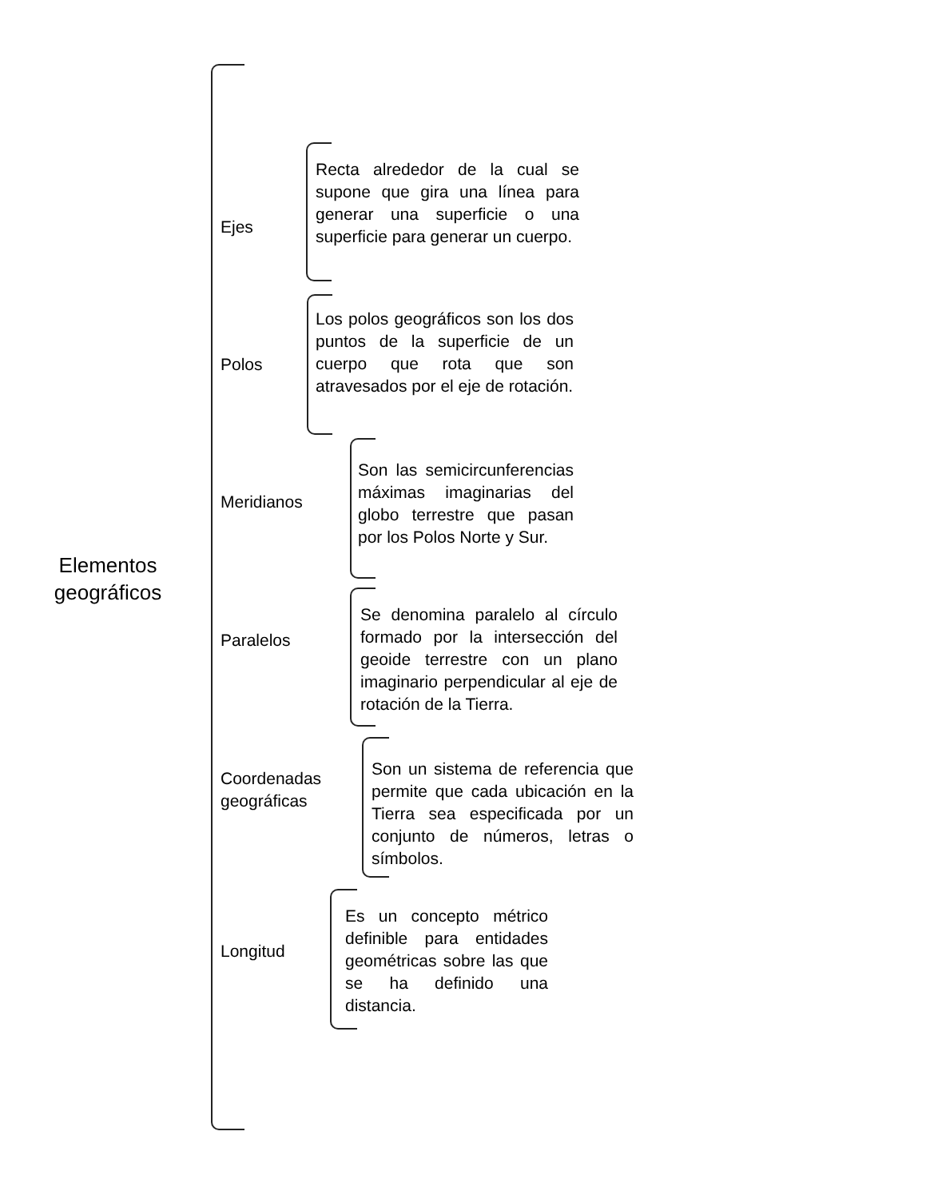Elementos geográficos
Ejes
Recta alrededor de la cual se supone que gira una línea para generar una superficie o una superficie para generar un cuerpo.
Polos
Los polos geográficos son los dos puntos de la superficie de un cuerpo que rota que son atravesados por el eje de rotación.
Meridianos
Son las semicircunferencias máximas imaginarias del globo terrestre que pasan por los Polos Norte y Sur.
Paralelos
Se denomina paralelo al círculo formado por la intersección del geoide terrestre con un plano imaginario perpendicular al eje de rotación de la Tierra.
Coordenadas
geográficas
Son un sistema de referencia que permite que cada ubicación en la Tierra sea especificada por un conjunto de números, letras o símbolos.
Longitud
Es un concepto métrico definible para entidades geométricas sobre las que se ha definido una distancia.